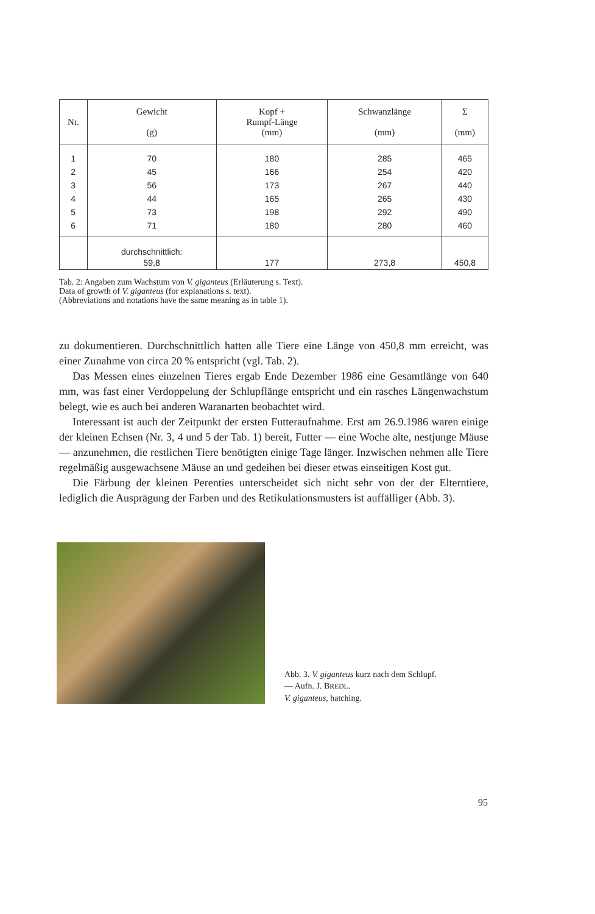| Nr. | Gewicht (g) | Kopf + Rumpf-Länge (mm) | Schwanzlänge (mm) | Σ (mm) |
| --- | --- | --- | --- | --- |
| 1 | 70 | 180 | 285 | 465 |
| 2 | 45 | 166 | 254 | 420 |
| 3 | 56 | 173 | 267 | 440 |
| 4 | 44 | 165 | 265 | 430 |
| 5 | 73 | 198 | 292 | 490 |
| 6 | 71 | 180 | 280 | 460 |
| | durchschnittlich: 59,8 | 177 | 273,8 | 450,8 |
Tab. 2: Angaben zum Wachstum von V. giganteus (Erläuterung s. Text).
Data of growth of V. giganteus (for explanations s. text).
(Abbreviations and notations have the same meaning as in table 1).
zu dokumentieren. Durchschnittlich hatten alle Tiere eine Länge von 450,8 mm erreicht, was einer Zunahme von circa 20 % entspricht (vgl. Tab. 2).
Das Messen eines einzelnen Tieres ergab Ende Dezember 1986 eine Gesamtlänge von 640 mm, was fast einer Verdoppelung der Schlupflänge entspricht und ein rasches Längenwachstum belegt, wie es auch bei anderen Waranarten beobachtet wird.
Interessant ist auch der Zeitpunkt der ersten Futteraufnahme. Erst am 26.9.1986 waren einige der kleinen Echsen (Nr. 3, 4 und 5 der Tab. 1) bereit, Futter — eine Woche alte, nestjunge Mäuse — anzunehmen, die restlichen Tiere benötigten einige Tage länger. Inzwischen nehmen alle Tiere regelmäßig ausgewachsene Mäuse an und gedeihen bei dieser etwas einseitigen Kost gut.
Die Färbung der kleinen Perenties unterscheidet sich nicht sehr von der der Elterntiere, lediglich die Ausprägung der Farben und des Retikulationsmusters ist auffälliger (Abb. 3).
Abb. 3. V. giganteus kurz nach dem Schlupf.
— Aufn. J. BREDL.
V. giganteus, hatching.
95